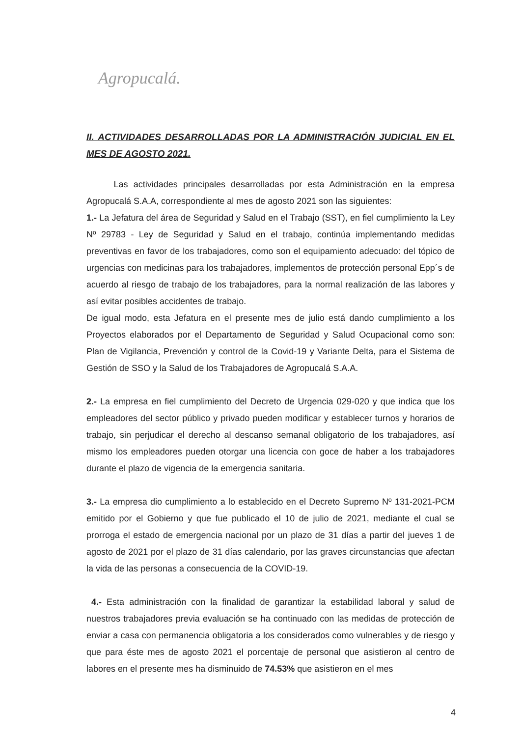Agropucalá.
II. ACTIVIDADES DESARROLLADAS POR LA ADMINISTRACIÓN JUDICIAL EN EL MES DE AGOSTO 2021.
Las actividades principales desarrolladas por esta Administración en la empresa Agropucalá S.A.A, correspondiente al mes de agosto 2021 son las siguientes:
1.- La Jefatura del área de Seguridad y Salud en el Trabajo (SST), en fiel cumplimiento la Ley Nº 29783 - Ley de Seguridad y Salud en el trabajo, continúa implementando medidas preventivas en favor de los trabajadores, como son el equipamiento adecuado: del tópico de urgencias con medicinas para los trabajadores, implementos de protección personal Epp´s de acuerdo al riesgo de trabajo de los trabajadores, para la normal realización de las labores y así evitar posibles accidentes de trabajo.
De igual modo, esta Jefatura en el presente mes de julio está dando cumplimiento a los Proyectos elaborados por el Departamento de Seguridad y Salud Ocupacional como son: Plan de Vigilancia, Prevención y control de la Covid-19 y Variante Delta, para el Sistema de Gestión de SSO y la Salud de los Trabajadores de Agropucalá S.A.A.
2.- La empresa en fiel cumplimiento del Decreto de Urgencia 029-020 y que indica que los empleadores del sector público y privado pueden modificar y establecer turnos y horarios de trabajo, sin perjudicar el derecho al descanso semanal obligatorio de los trabajadores, así mismo los empleadores pueden otorgar una licencia con goce de haber a los trabajadores durante el plazo de vigencia de la emergencia sanitaria.
3.- La empresa dio cumplimiento a lo establecido en el Decreto Supremo Nº 131-2021-PCM emitido por el Gobierno y que fue publicado el 10 de julio de 2021, mediante el cual se prorroga el estado de emergencia nacional por un plazo de 31 días a partir del jueves 1 de agosto de 2021 por el plazo de 31 días calendario, por las graves circunstancias que afectan la vida de las personas a consecuencia de la COVID-19.
4.- Esta administración con la finalidad de garantizar la estabilidad laboral y salud de nuestros trabajadores previa evaluación se ha continuado con las medidas de protección de enviar a casa con permanencia obligatoria a los considerados como vulnerables y de riesgo y que para éste mes de agosto 2021 el porcentaje de personal que asistieron al centro de labores en el presente mes ha disminuido de 74.53% que asistieron en el mes
4